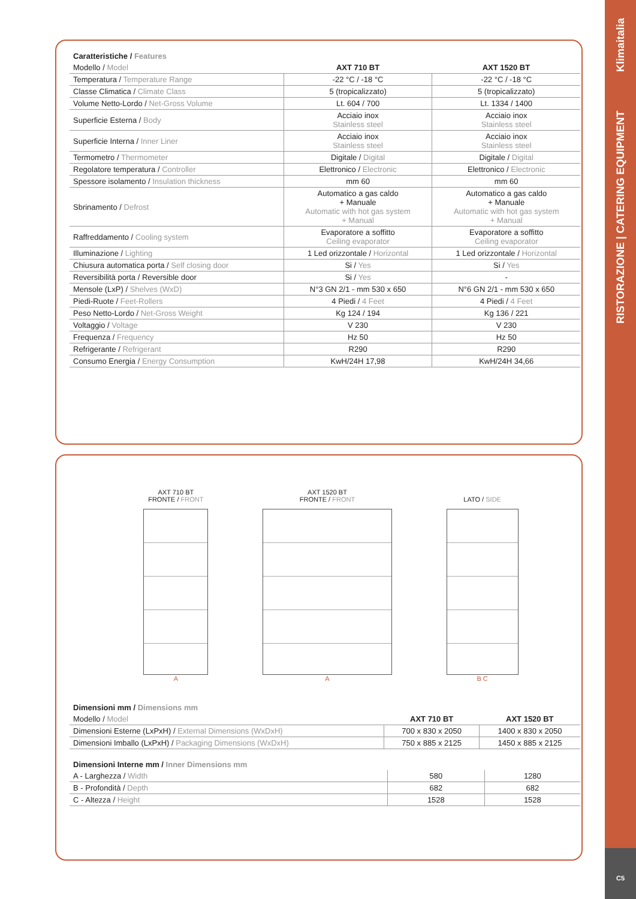RISTORAZIONE | CATERING EQUIPMENT Klimaitalia
C5
Caratteristiche / Features
| Modello / Model | AXT 710 BT | AXT 1520 BT |
| Temperatura / Temperature Range | -22 °C / -18 °C | -22 °C / -18 °C |
| Classe Climatica / Climate Class | 5 (tropicalizzato) | 5 (tropicalizzato) |
| Volume Netto-Lordo / Net-Gross Volume | Lt. 604 / 700 | Lt. 1334 / 1400 |
| Superficie Esterna / Body | Acciaio inox Stainless steel | Acciaio inox Stainless steel |
| Superficie Interna / Inner Liner | Acciaio inox Stainless steel | Acciaio inox Stainless steel |
| Termometro / Thermometer | Digitale / Digital | Digitale / Digital |
| Regolatore temperatura / Controller | Elettronico / Electronic | Elettronico / Electronic |
| Spessore isolamento / Insulation thickness | mm 60 | mm 60 |
| Sbrinamento / Defrost | Automatico a gas caldo + Manuale Automatic with hot gas system + Manual | Automatico a gas caldo + Manuale Automatic with hot gas system + Manual |
| Raffreddamento / Cooling system | Evaporatore a soffitto Ceiling evaporator | Evaporatore a soffitto Ceiling evaporator |
| Illuminazione / Lighting | 1 Led orizzontale / Horizontal | 1 Led orizzontale / Horizontal |
| Chiusura automatica porta / Self closing door | Si / Yes | Si / Yes |
| Reversibilità porta / Reversible door | Si / Yes | - |
| Mensole (LxP) / Shelves (WxD) | N°3 GN 2/1 - mm 530 x 650 | N°6 GN 2/1 - mm 530 x 650 |
| Piedi-Ruote / Feet-Rollers | 4 Piedi / 4 Feet | 4 Piedi / 4 Feet |
| Peso Netto-Lordo / Net-Gross Weight | Kg 124 / 194 | Kg 136 / 221 |
| Voltaggio / Voltage | V 230 | V 230 |
| Frequenza / Frequency | Hz 50 | Hz 50 |
| Refrigerante / Refrigerant | R290 | R290 |
| Consumo Energia / Energy Consumption | KwH/24H 17,98 | KwH/24H 34,66 |
AXT 710 BT
FRONTE / FRONT
A
AXT 1520 BT
FRONTE / FRONT
A
LATO / SIDE
B C
Dimensioni mm / Dimensions mm
| Modello / Model | AXT 710 BT | AXT 1520 BT |
| Dimensioni Esterne (LxPxH) / External Dimensions (WxDxH) | 700 x 830 x 2050 | 1400 x 830 x 2050 |
| Dimensioni Imballo (LxPxH) / Packaging Dimensions (WxDxH) | 750 x 885 x 2125 | 1450 x 885 x 2125 |
Dimensioni Interne mm / Inner Dimensions mm
| A - Larghezza / Width | 580 | 1280 |
| B - Profondità / Depth | 682 | 682 |
| C - Altezza / Height | 1528 | 1528 |